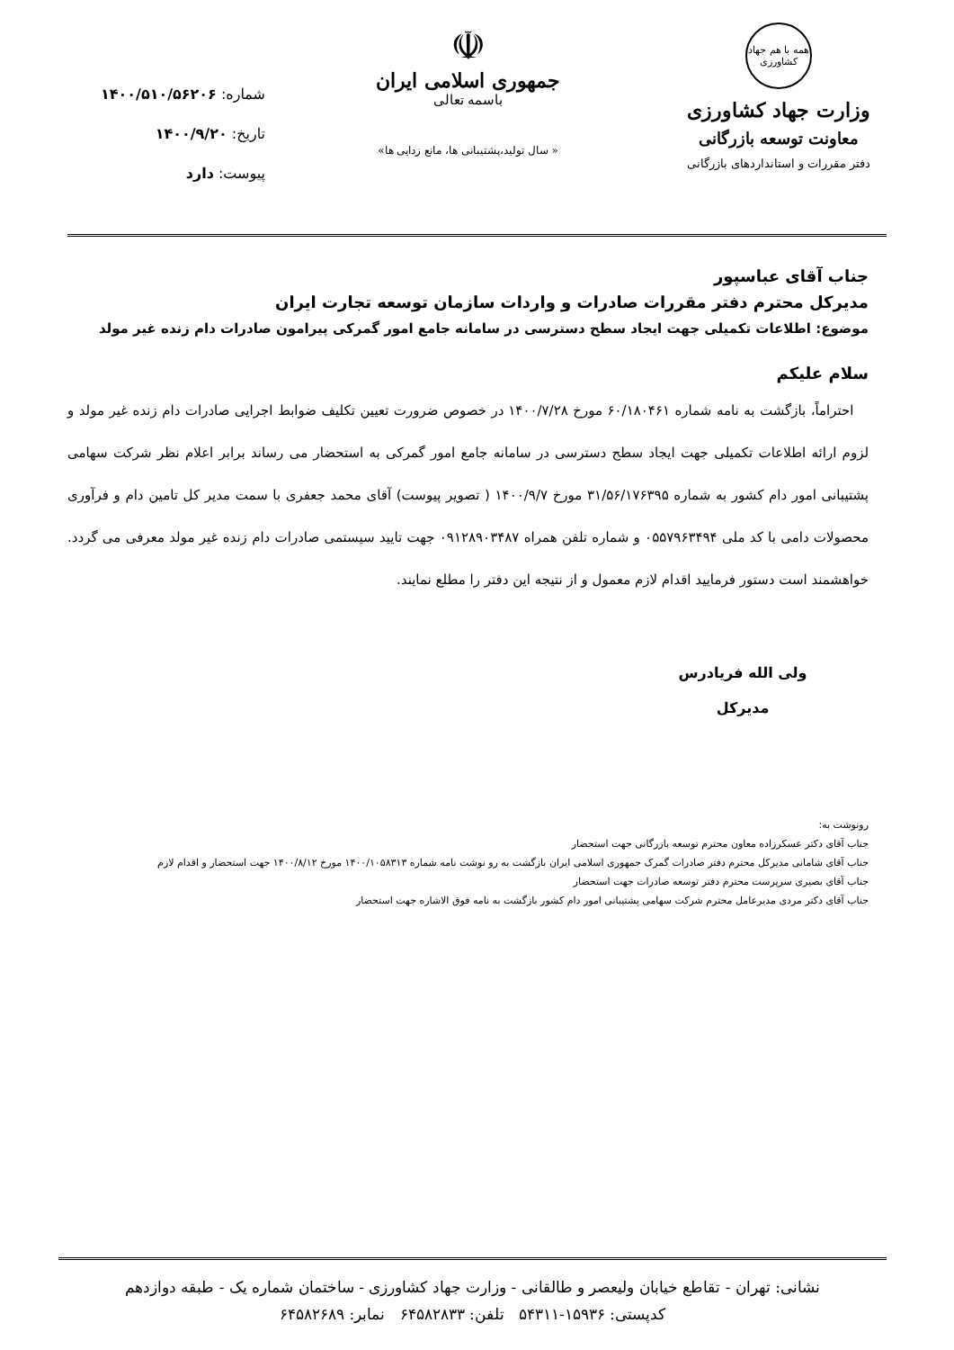همه با هم جهاد کشاورزی
وزارت جهاد کشاورزی
معاونت توسعه بازرگانی
دفتر مقررات و استانداردهای بازرگانی
☫
جمهوری اسلامی ایران
باسمه تعالی
« سال تولید،پشتیبانی ها، مانع زدایی ها»
شماره: ۱۴۰۰/۵۱۰/۵۶۲۰۶
تاریخ: ۱۴۰۰/۹/۲۰
پیوست: دارد
جناب آقای عباسپور
مدیرکل محترم دفتر مقررات صادرات و واردات سازمان توسعه تجارت ایران
موضوع: اطلاعات تکمیلی جهت ایجاد سطح دسترسی در سامانه جامع امور گمرکی پیرامون صادرات دام زنده غیر مولد
سلام علیکم
احتراماً، بازگشت به نامه شماره ۶۰/۱۸۰۴۶۱ مورخ ۱۴۰۰/۷/۲۸ در خصوص ضرورت تعیین تکلیف ضوابط اجرایی صادرات دام زنده غیر مولد و لزوم ارائه اطلاعات تکمیلی جهت ایجاد سطح دسترسی در سامانه جامع امور گمرکی به استحضار می رساند برابر اعلام نظر شرکت سهامی پشتیبانی امور دام کشور به شماره ۳۱/۵۶/۱۷۶۳۹۵ مورخ ۱۴۰۰/۹/۷ ( تصویر پیوست) آقای محمد جعفری با سمت مدیر کل تامین دام و فرآوری محصولات دامی با کد ملی ۰۵۵۷۹۶۳۴۹۴ و شماره تلفن همراه ۰۹۱۲۸۹۰۳۴۸۷ جهت تایید سیستمی صادرات دام زنده غیر مولد معرفی می گردد. خواهشمند است دستور فرمایید اقدام لازم معمول و از نتیجه این دفتر را مطلع نمایند.
ولی الله فریادرس
مدیرکل
رونوشت به:
جناب آقای دکتر عسکرزاده معاون محترم توسعه بازرگانی جهت استحضار
جناب آقای شامانی مدیرکل محترم دفتر صادرات گمرک جمهوری اسلامی ایران بازگشت به رو نوشت نامه شماره ۱۴۰۰/۱۰۵۸۳۱۳ مورخ ۱۴۰۰/۸/۱۲ جهت استحضار و اقدام لازم
جناب آقای بصیری سرپرست محترم دفتر توسعه صادرات جهت استحضار
جناب آقای دکتر مردی مدیرعامل محترم شرکت سهامی پشتیبانی امور دام کشور بازگشت به نامه فوق الاشاره جهت استحضار
نشانی: تهران - تقاطع خیابان ولیعصر و طالقانی - وزارت جهاد کشاورزی - ساختمان شماره یک - طبقه دوازدهم
کدپستی: ۱۵۹۳۶-۵۴۳۱۱ تلفن: ۶۴۵۸۲۸۳۳ نمابر: ۶۴۵۸۲۶۸۹